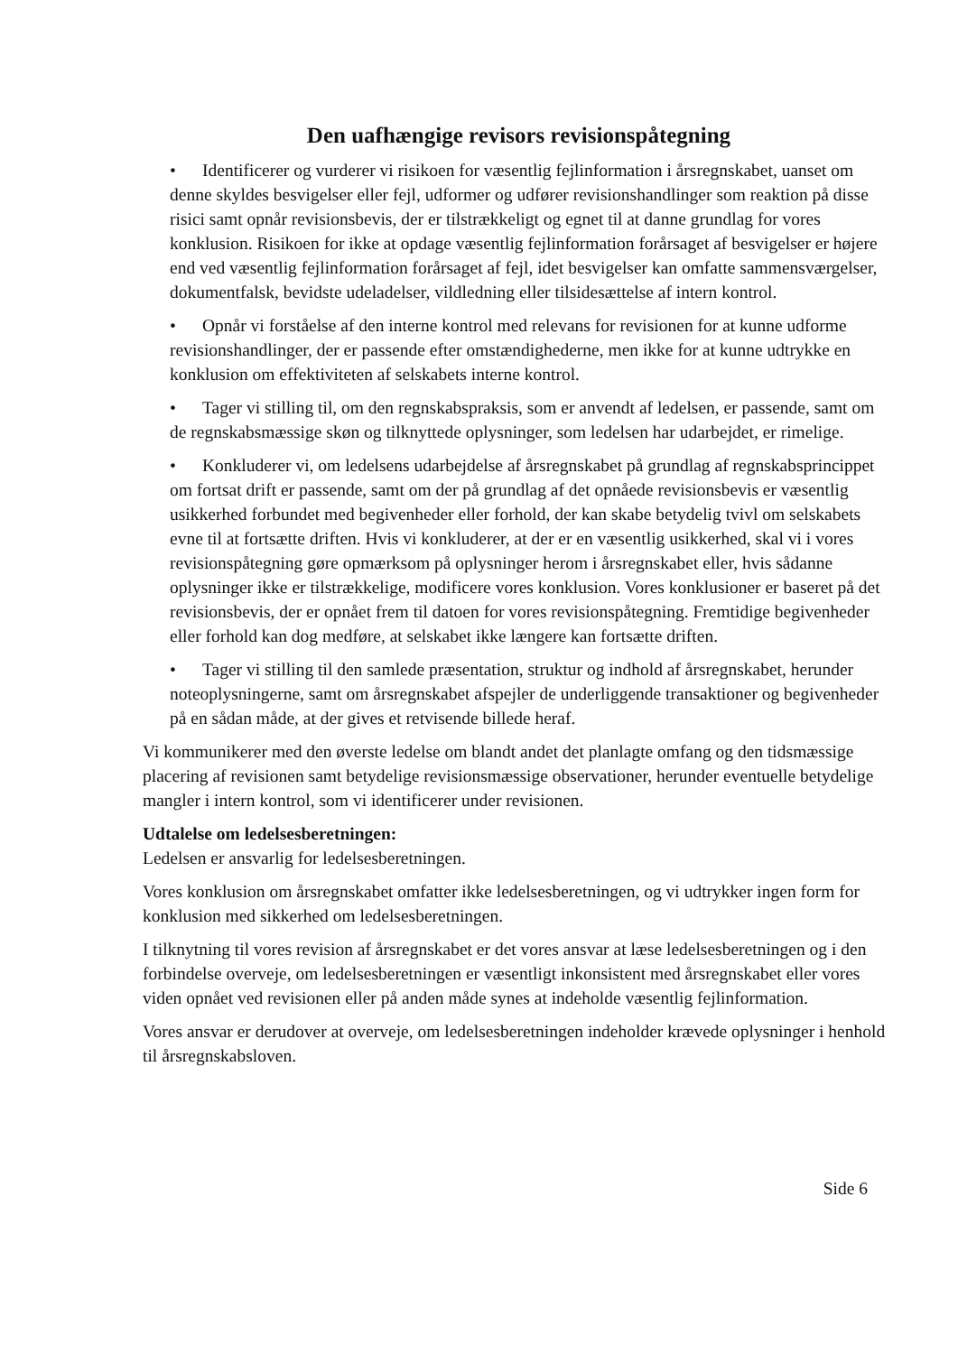Den uafhængige revisors revisionspåtegning
• Identificerer og vurderer vi risikoen for væsentlig fejlinformation i årsregnskabet, uanset om denne skyldes besvigelser eller fejl, udformer og udfører revisionshandlinger som reaktion på disse risici samt opnår revisionsbevis, der er tilstrækkeligt og egnet til at danne grundlag for vores konklusion. Risikoen for ikke at opdage væsentlig fejlinformation forårsaget af besvigelser er højere end ved væsentlig fejlinformation forårsaget af fejl, idet besvigelser kan omfatte sammensværgelser, dokumentfalsk, bevidste udeladelser, vildledning eller tilsidesættelse af intern kontrol.
• Opnår vi forståelse af den interne kontrol med relevans for revisionen for at kunne udforme revisionshandlinger, der er passende efter omstændighederne, men ikke for at kunne udtrykke en konklusion om effektiviteten af selskabets interne kontrol.
• Tager vi stilling til, om den regnskabspraksis, som er anvendt af ledelsen, er passende, samt om de regnskabsmæssige skøn og tilknyttede oplysninger, som ledelsen har udarbejdet, er rimelige.
• Konkluderer vi, om ledelsens udarbejdelse af årsregnskabet på grundlag af regnskabsprincippet om fortsat drift er passende, samt om der på grundlag af det opnåede revisionsbevis er væsentlig usikkerhed forbundet med begivenheder eller forhold, der kan skabe betydelig tvivl om selskabets evne til at fortsætte driften. Hvis vi konkluderer, at der er en væsentlig usikkerhed, skal vi i vores revisionspåtegning gøre opmærksom på oplysninger herom i årsregnskabet eller, hvis sådanne oplysninger ikke er tilstrækkelige, modificere vores konklusion. Vores konklusioner er baseret på det revisionsbevis, der er opnået frem til datoen for vores revisionspåtegning. Fremtidige begivenheder eller forhold kan dog medføre, at selskabet ikke længere kan fortsætte driften.
• Tager vi stilling til den samlede præsentation, struktur og indhold af årsregnskabet, herunder noteoplysningerne, samt om årsregnskabet afspejler de underliggende transaktioner og begivenheder på en sådan måde, at der gives et retvisende billede heraf.
Vi kommunikerer med den øverste ledelse om blandt andet det planlagte omfang og den tidsmæssige placering af revisionen samt betydelige revisionsmæssige observationer, herunder eventuelle betydelige mangler i intern kontrol, som vi identificerer under revisionen.
Udtalelse om ledelsesberetningen:
Ledelsen er ansvarlig for ledelsesberetningen.
Vores konklusion om årsregnskabet omfatter ikke ledelsesberetningen, og vi udtrykker ingen form for konklusion med sikkerhed om ledelsesberetningen.
I tilknytning til vores revision af årsregnskabet er det vores ansvar at læse ledelsesberetningen og i den forbindelse overveje, om ledelsesberetningen er væsentligt inkonsistent med årsregnskabet eller vores viden opnået ved revisionen eller på anden måde synes at indeholde væsentlig fejlinformation.
Vores ansvar er derudover at overveje, om ledelsesberetningen indeholder krævede oplysninger i henhold til årsregnskabsloven.
Side 6